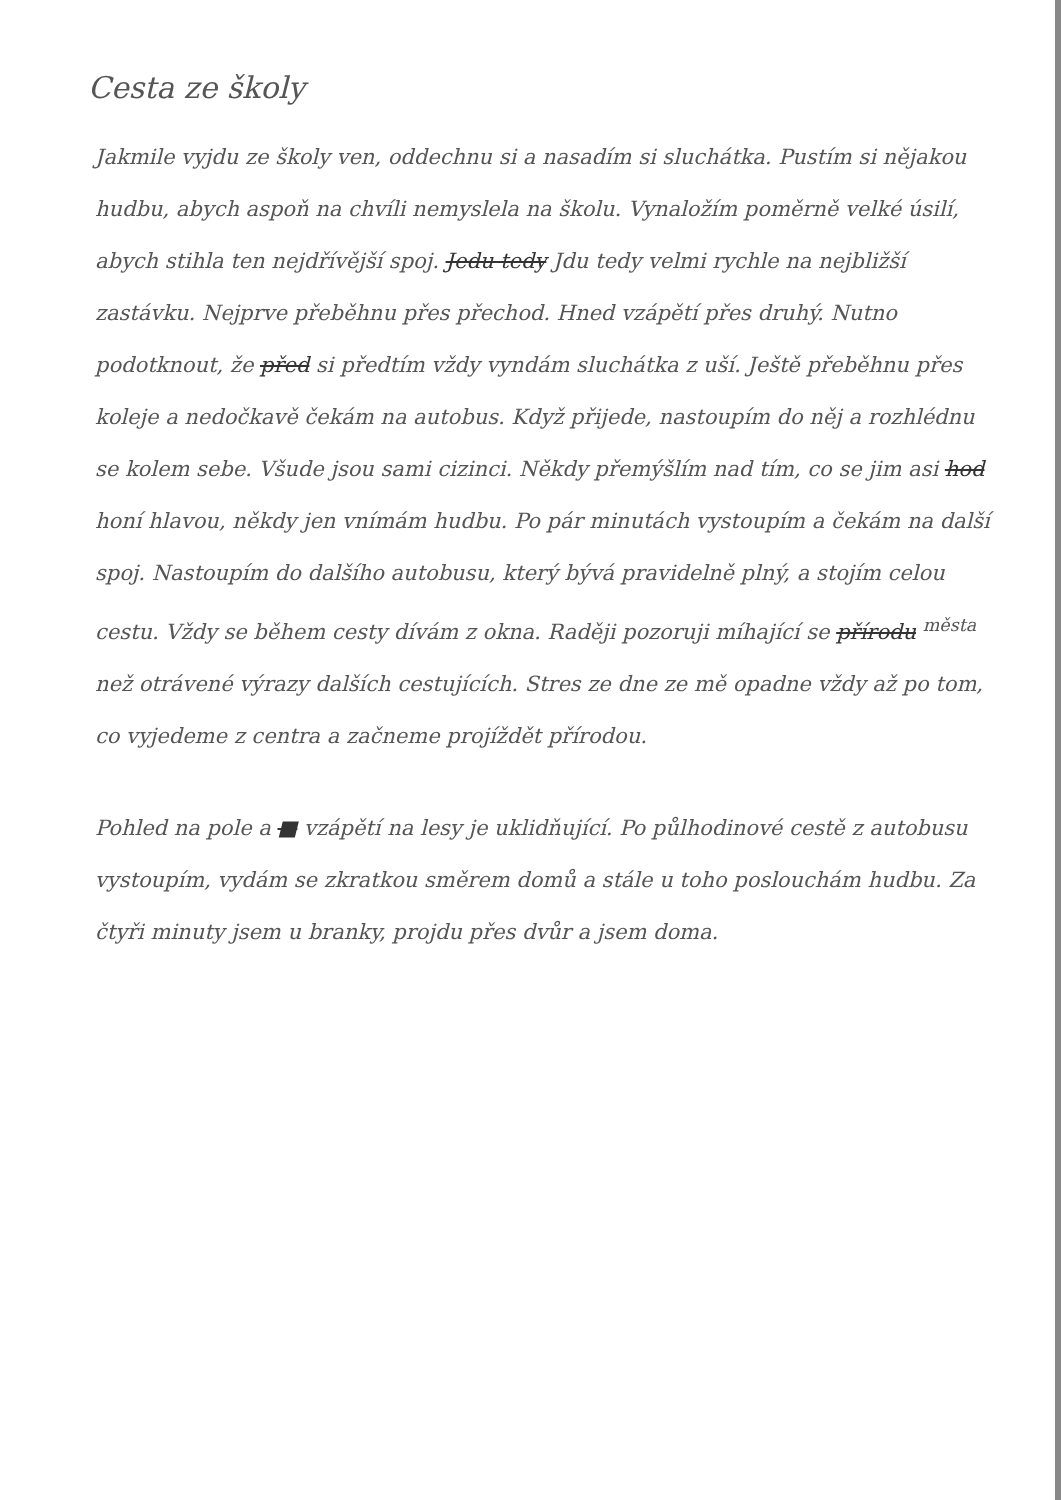Cesta ze školy
Jakmile vyjdu ze školy ven, oddechnu si a nasadím si sluchátka. Pustím si nějakou hudbu, abych aspoň na chvíli nemyslela na školu. Vynaložím poměrně velké úsilí, abych stihla ten nejdřívější spoj. Jedu tedy Jdu tedy velmi rychle na nejbližší zastávku. Nejprve přeběhnu přes přechod. Hned vzápětí přes druhý. Nutno podotknout, že před si předtím vždy vyndám sluchátka z uší. Ještě přeběhnu přes koleje a nedočkavě čekám na autobus. Když přijede, nastoupím do něj a rozhlédnu se kolem sebe. Všude jsou sami cizinci. Někdy přemýšlím nad tím, co se jim asi hod honí hlavou, někdy jen vnímám hudbu. Po pár minutách vystoupím a čekám na další spoj. Nastoupím do dalšího autobusu, který bývá pravidelně plný, a stojím celou cestu. Vždy se během cesty dívám z okna. Raději pozoruji míhající se přírodu <sup>města</sup> než otrávené výrazy dalších cestujících. Stres ze dne ze mě opadne vždy až po tom, co vyjedeme z centra a začneme projíždět přírodou.
Pohled na pole a ■ vzápětí na lesy je uklidňující. Po půlhodinové cestě z autobusu vystoupím, vydám se zkratkou směrem domů a stále u toho poslouchám hudbu. Za čtyři minuty jsem u branky, projdu přes dvůr a jsem doma.